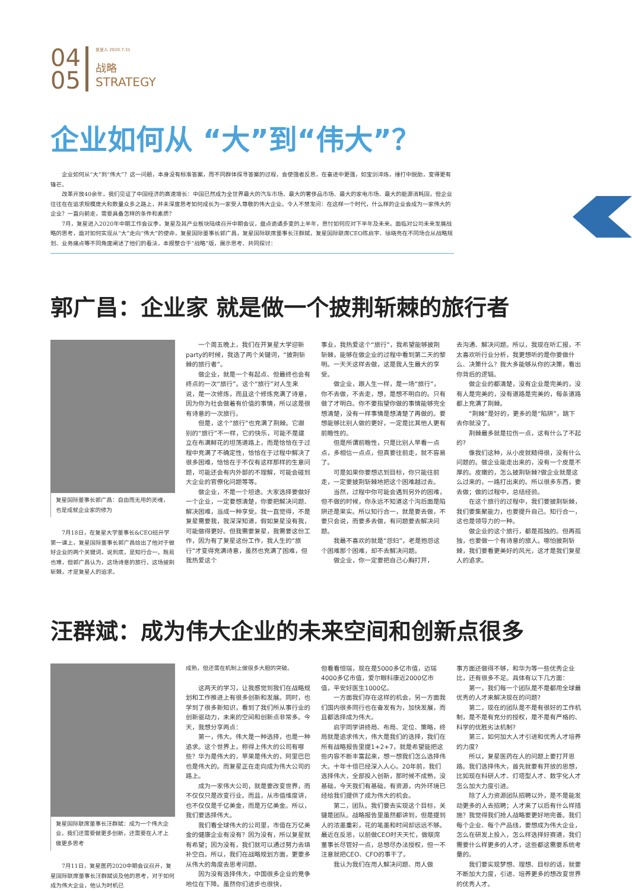04
05
复星人 2020.7.31
战略
STRATEGY
企业如何从 “大”到“伟大”？
企业如何从“大”到“伟大”？这一问题，本身没有标准答案，而不同群体探寻答案的过程，会使强者反思，在奋进中更强，如宝剑淬炼，捶打中脱胎，变得更有锋芒。
改革开放40余年，我们见证了中国经济的高速增长：中国已然成为全世界最大的汽车市场、最大的奢侈品市场、最大的家电市场、最大的能源消耗国，但企业往往在在追求规模庞大和数量众多之路上，并未深度思考如何成长为一家受人尊敬的伟大企业。令人不禁发问：在这样一个时代，什么样的企业会成为一家伟大的企业？一直向前走，需要具备怎样的条件和素质？
7月，复星进入2020年中期工作会议季，复星及其产业板块陆续召开中期会议，盘点诡谲多变的上半年，思忖如何应对下半年及未来。面临对公司未来发展战略的思考，面对如何实现从“大”走向“伟大”的使命，复星国际董事长郭广昌，复星国际联席董事长汪群斌，复星国际联席CEO陈启宇、徐晓亮在不同场合从战略规划、业务痛点等不同角度阐述了他们的看法，本报整合于“战略”版，展示思考、共同探讨：
郭广昌：企业家 就是做一个披荆斩棘的旅行者
复星国际董事长郭广昌：自由而无用的灵魂，也是成就企业家的修为
7月18日，在复星大学董事长&CEO班开学第一课上，复星国际董事长郭广昌给出了他对于做好企业的两个关键词，说到底，是知行合一。既易也难，但郭广昌认为，这场诗意的旅行，这场披荆斩棘，才是复星人的追求。
一个周五晚上，我们在开复星大学迎新party的时候，我选了两个关键词，“披荆斩棘的旅行者”。
做企业，就是一个有起点、但最终也会有终点的一次“旅行”。这个“旅行”对人生来说，是一次修炼，而且这个修炼充满了诗意，因为你为社会做着有价值的事情，所以这是很有诗意的一次旅行。
但是，这个“旅行”也充满了荆棘。它跟别的“旅行”不一样，它的快乐，可能不是建立在布满鲜花的坦荡道路上，而是恰恰在于过程中充满了不确定性，恰恰在于过程中解决了很多困难，恰恰在于不仅有这样那样的生意问题，可能还会有内外部的不理解，可能会碰到大企业的官僚化问题等等。
做企业，不是一个坦途。大家选择要做好一个企业，一定要想清楚，你要把解决问题、解决困难，当成一种享受。我一直觉得，不是复星需要我，我深深知道，假如复星没有我，可能做得更好。但我需要复星，我需要这份工作，因为有了复星这份工作，我人生的“旅行”才变得充满诗意，虽然也充满了困难，但我热爱这个
事业，我热爱这个“旅行”，我希望能够披荆斩棘，能够在做企业的过程中看到第二天的黎明。一天天这样去做，这是我人生最大的享受。
做企业，跟人生一样，是一场“旅行”，你不去做，不去走，想，是想不明白的。只有做了才明白。你不要指望你做的事情能够完全想清楚，没有一样事情是想清楚了再做的。要想能够比别人做的更好，一定是比其他人更有前瞻性的。
但是所谓前瞻性，只是比别人早看一点点，多相信一点点，但真要往前走，就不容易了。
可是如果你要想达到目标，你只能往前走，一定要披荆斩棘地把这个困难越过去。
当然，过程中你可能会遇到另外的困难，但不做的时候，你永远不知道这个沟后面是陷阱还是果实。所以知行合一，就是要去做，不要只会说，而要多去做，有问题要去解决问题。
我最不喜欢的就是“怨妇”，老是抱怨这个困难那个困难，却不去解决问题。
做企业，你一定要把自己心胸打开，
去沟通、解决问题。所以，我现在听汇报，不太喜欢听行业分析，我更想听的是你要做什么、决策什么？我大多能够从你的决策，看出你背后的逻辑。
做企业的都清楚，没有企业是完美的，没有人是完美的，没有道路是完美的，每条道路都上充满了荆棘。
“荆棘”是好的，更多的是“陷阱”，跳下去你就没了。
荆棘最多就是拉伤一点，这有什么了不起的?
像我们这种，从小皮就糙得很，没有什么问题的。做企业能走出来的，没有一个皮是不厚的。皮嫩的，怎么披荆斩棘?做企业就是这么过来的，一路打出来的。所以很多东西，要去做；做的过程中，总结经验。
在这个旅行的过程中，我们要披荆斩棘，我们要集聚能力，也要提升自己。知行合一，这也是领导力的一种。
做企业的这个旅行，都是孤独的。但再孤独，也要做一个有诗意的旅人。哪怕披荆斩棘，我们要看更美好的风光，这才是我们复星人的追求。
汪群斌：成为伟大企业的未来空间和创新点很多
复星国际联席董事长汪群斌：成为一个伟大企业，我们还需要做更多创新，还需要在人才上做更多思考
7月11日，复星医药2020中期会议召开，复星国际联席董事长汪群斌谈及他的思考，对于如何成为伟大企业，他认为时机已
成熟，但还需在机制上做很多大胆的突破。
这两天的学习，让我感觉到我们在战略规划和工作推进上有很多创新和发展。同时，也学到了很多新知识，看到了我们所从事行业的创新驱动力，未来的空间和创新点非常多。今天，我想分享两点：
第一，伟大。伟大是一种选择，也是一种追求。这个世界上，称得上伟大的公司有哪些？华为是伟大的，苹果是伟大的，阿里巴巴也是伟大的。而复星正在走向成为伟大公司的路上。
成为一家伟大公司，就是要改变世界，而不仅仅只是改变行业。而且，从市值维度讲，也不仅仅是千亿美金，而是万亿美金。所以，我们要选择伟大。
我们看全球伟大的公司里，市值在万亿美金的健康企业有没有？因为没有，所以复星就有希望；因为没有，我们就可以通过努力去填补空白。所以，我们在战略规划方面，更要多从伟大的角度去思考问题。
因为没有选择伟大，中国很多企业的竞争地位在下降。虽然你们进步也很快，
但看看恒瑞，现在是5000多亿市值，迈瑞4000多亿市值，爱尔眼科康近2000亿市值，平安好医生1000亿。
一方面我们存在这样的机会，另一方面我们国内很多同行也在奋发有为，加快发展，而且都选择成为伟大。
启宇同学讲终局、布局、定位、策略，终局就是追求伟大，伟大是我们的选择，我们在所有战略报告里提1+2+7，就是希望能把这些内容不断丰富起来，想一想我们怎么选择伟大。十年十倍已经深入人心。20年前，我们选择伟大，全部投入创新，那时候不成熟，没基础，今天我们有基础，有资源，内外环境已经给我们提供了成为伟大的机会。
第二，团队。我们要去实现这个目标，关键是团队。战略报告里虽然都讲到，但是提到人的浓墨重彩，花的笔墨和时间却远远不够。最近在反思，以前做CEO时天天忙，做联席董事长尽管好一点，总想尽办法授权，但一不注意就把CEO、CFO的事干了。
我认为我们在用人解决问题、用人做
事方面还做得不够，和华为等一些优秀企业比，还有很多不足。具体有以下几方面：
第一，我们每一个团队是不是都用全球最优秀的人才来解决现在的问题?
第二，现在的团队是不是有很好的工作机制，是不是有充分的授权，是不是有严格的、科学的优胜劣汰机制?
第三，如何加大人才引进和优秀人才培养的力度?
所以，复星医药在人的问题上要打开思路。我们选择伟大，首先就要有开放的思想，比如现在科研人才、灯塔型人才、数字化人才怎么加大力度引进。
除了人力资源团队招聘以外，是不是能发动更多的人去招聘；人才来了以后有什么样措施？我觉得我们抢人战略要更好地完善。我们每个企业、每个产品线，要想成为伟大企业，怎么在研发上投入，怎么样选择好赛道，我们需要什么样更多的人才，这些都这需要系统考量的。
我们要实现梦想、理想、目标的话，就要不断加大力度，引进、培养更多的想改变世界的优秀人才。